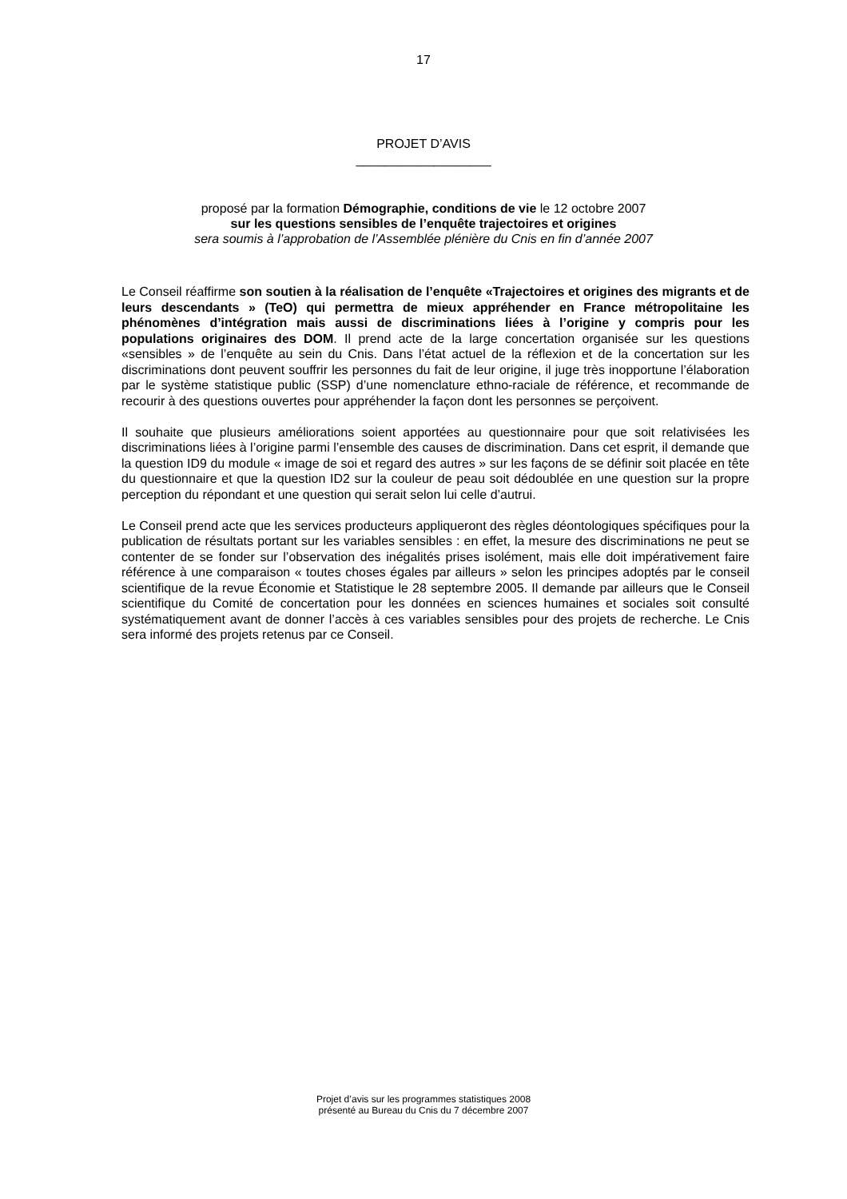17
PROJET D’AVIS
___________________
proposé par la formation Démographie, conditions de vie le 12 octobre 2007
sur les questions sensibles de l’enquête trajectoires et origines
sera soumis à l’approbation de l’Assemblée plénière du Cnis en fin d’année 2007
Le Conseil réaffirme son soutien à la réalisation de l’enquête «Trajectoires et origines des migrants et de leurs descendants » (TeO) qui permettra de mieux appréhender en France métropolitaine les phénomènes d’intégration mais aussi de discriminations liées à l’origine y compris pour les populations originaires des DOM. Il prend acte de la large concertation organisée sur les questions «sensibles » de l’enquête au sein du Cnis. Dans l’état actuel de la réflexion et de la concertation sur les discriminations dont peuvent souffrir les personnes du fait de leur origine, il juge très inopportune l’élaboration par le système statistique public (SSP) d’une nomenclature ethno-raciale de référence, et recommande de recourir à des questions ouvertes pour appréhender la façon dont les personnes se perçoivent.
Il souhaite que plusieurs améliorations soient apportées au questionnaire pour que soit relativisées les discriminations liées à l’origine parmi l’ensemble des causes de discrimination. Dans cet esprit, il demande que la question ID9 du module « image de soi et regard des autres » sur les façons de se définir soit placée en tête du questionnaire et que la question ID2 sur la couleur de peau soit dédoublée en une question sur la propre perception du répondant et une question qui serait selon lui celle d’autrui.
Le Conseil prend acte que les services producteurs appliqueront des règles déontologiques spécifiques pour la publication de résultats portant sur les variables sensibles : en effet, la mesure des discriminations ne peut se contenter de se fonder sur l’observation des inégalités prises isolément, mais elle doit impérativement faire référence à une comparaison « toutes choses égales par ailleurs » selon les principes adoptés par le conseil scientifique de la revue Économie et Statistique le 28 septembre 2005. Il demande par ailleurs que le Conseil scientifique du Comité de concertation pour les données en sciences humaines et sociales soit consulté systématiquement avant de donner l’accès à ces variables sensibles pour des projets de recherche. Le Cnis sera informé des projets retenus par ce Conseil.
Projet d’avis sur les programmes statistiques 2008
présenté au Bureau du Cnis du 7 décembre 2007